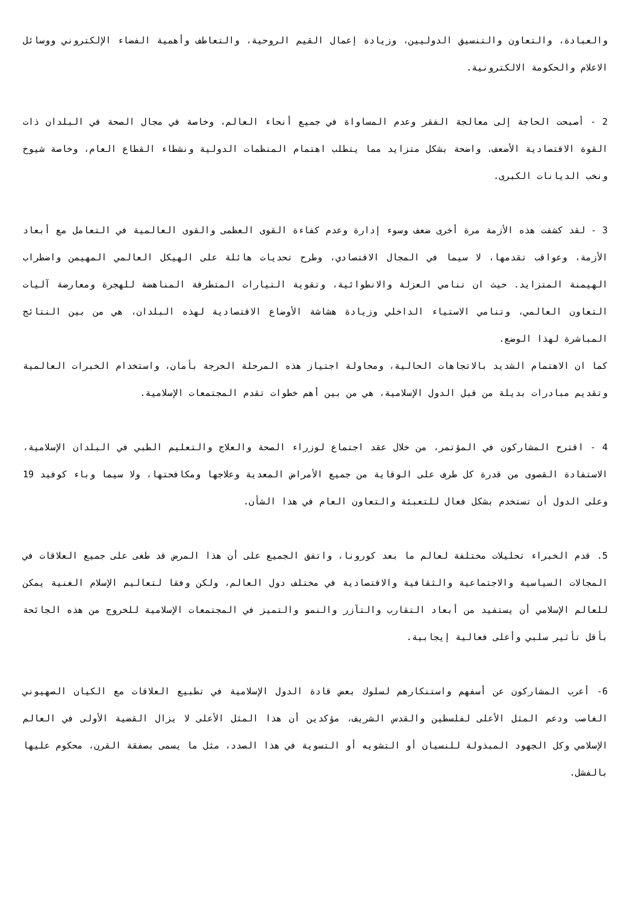والعبادة، والتعاون والتنسيق الدوليين، وزيادة إعمال القيم الروحية، والتعاطف وأهمية الفضاء الإلكتروني ووسائل الاعلام والحكومة الالكترونية.
2 - أصبحت الحاجة إلى معالجة الفقر وعدم المساواة في جميع أنحاء العالم، وخاصة في مجال الصحة في البلدان ذات القوة الاقتصادية الأضعف، واضحة بشكل متزايد مما يتطلب اهتمام المنظمات الدولية ونشطاء القطاع العام، وخاصة شيوخ ونخب الديانات الكبرى.
3 - لقد كشفت هذه الأزمة مرة أخرى ضعف وسوء إدارة وعدم كفاءة القوى العظمى والقوى العالمية في التعامل مع أبعاد الأزمة، وعواقب تقدمها، لا سيما في المجال الاقتصادي، وطرح تحديات هائلة على الهيكل العالمي المهيمن واضطراب الهيمنة المتزايد. حيث ان تنامي العزلة والانطوائية، وتقوية التيارات المتطرفة المناهضة للهجرة ومعارضة آليات التعاون العالمي، وتنامي الاستياء الداخلي وزيادة هشاشة الأوضاع الاقتصادية لهذه البلدان، هي من بين النتائج المباشرة لهذا الوضع.
كما ان الاهتمام الشديد بالاتجاهات الحالية، ومحاولة اجتياز هذه المرحلة الحرجة بأمان، واستخدام الخبرات العالمية وتقديم مبادرات بديلة من قبل الدول الإسلامية، هي من بين أهم خطوات تقدم المجتمعات الإسلامية.
4 - اقترح المشاركون في المؤتمر، من خلال عقد اجتماع لوزراء الصحة والعلاج والتعليم الطبي في البلدان الإسلامية، الاستفادة القصوى من قدرة كل طرف على الوقاية من جميع الأمراض المعدية وعلاجها ومكافحتها، ولا سيما وباء كوفيد 19 وعلى الدول أن تستخدم بشكل فعال للتعبئة والتعاون العام في هذا الشأن.
5. قدم الخبراء تحليلات مختلفة لعالم ما بعد كورونا، واتفق الجميع على أن هذا المرض قد طغى على جميع العلاقات في المجالات السياسية والاجتماعية والثقافية والاقتصادية في مختلف دول العالم، ولكن وفقا لتعاليم الإسلام الغنية يمكن للعالم الإسلامي أن يستفيد من أبعاد التقارب والتآزر والنمو والتميز في المجتمعات الإسلامية للخروج من هذه الجائحة بأقل تأثير سلبي وأعلى فعالية إيجابية.
6- أعرب المشاركون عن أسفهم واستنكارهم لسلوك بعض قادة الدول الإسلامية في تطبيع العلاقات مع الكيان الصهيوني الغاصب ودعم المثل الأعلى لفلسطين والقدس الشريف، مؤكدين أن هذا المثل الأعلى لا يزال القضية الأولى في العالم الإسلامي وكل الجهود المبذولة للنسيان أو التشويه أو التسوية في هذا الصدد، مثل ما يسمى بصفقة القرن، محكوم عليها بالفشل.